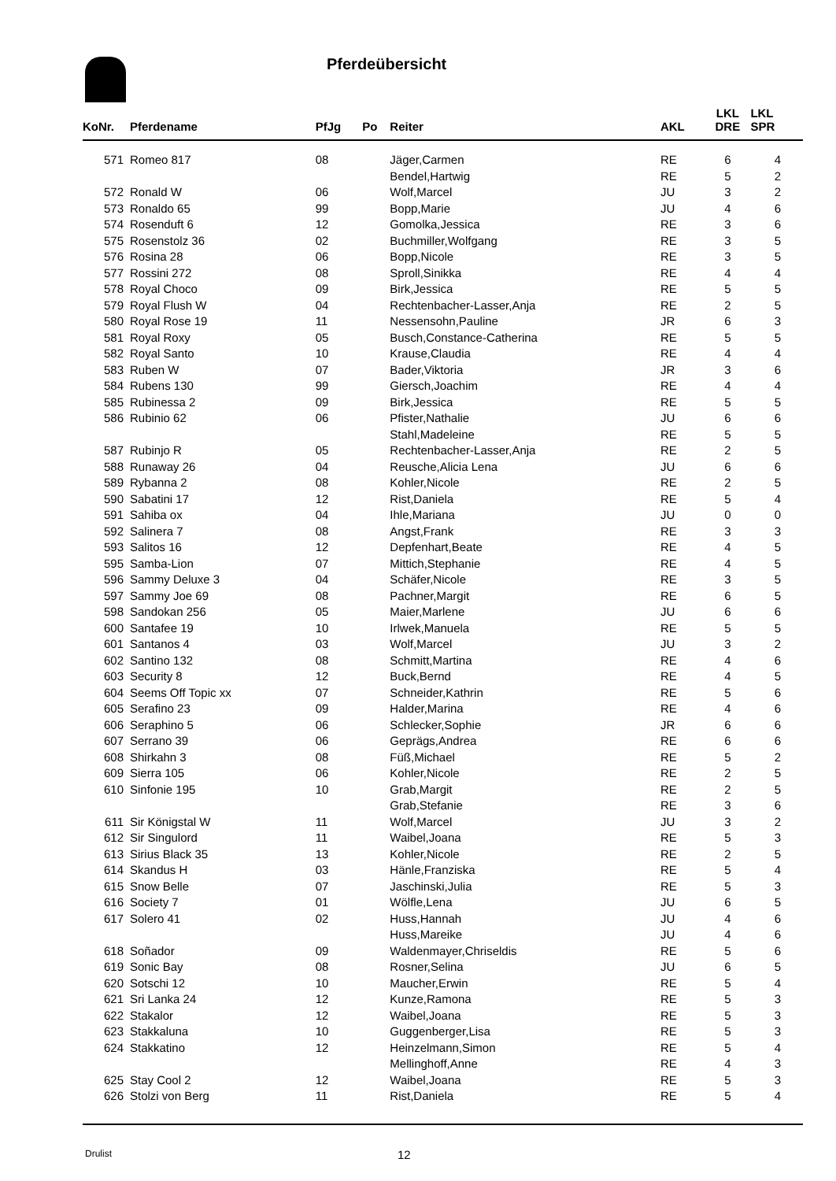Pferdeübersicht
| KoNr. | Pferdename | PfJg | Po | Reiter | AKL | LKL DRE | LKL SPR |
| --- | --- | --- | --- | --- | --- | --- | --- |
| 571 | Romeo 817 | 08 | | Jäger,Carmen | RE | 6 | 4 |
| | | | | Bendel,Hartwig | RE | 5 | 2 |
| 572 | Ronald W | 06 | | Wolf,Marcel | JU | 3 | 2 |
| 573 | Ronaldo 65 | 99 | | Bopp,Marie | JU | 4 | 6 |
| 574 | Rosenduft 6 | 12 | | Gomolka,Jessica | RE | 3 | 6 |
| 575 | Rosenstolz 36 | 02 | | Buchmiller,Wolfgang | RE | 3 | 5 |
| 576 | Rosina 28 | 06 | | Bopp,Nicole | RE | 3 | 5 |
| 577 | Rossini 272 | 08 | | Sproll,Sinikka | RE | 4 | 4 |
| 578 | Royal Choco | 09 | | Birk,Jessica | RE | 5 | 5 |
| 579 | Royal Flush W | 04 | | Rechtenbacher-Lasser,Anja | RE | 2 | 5 |
| 580 | Royal Rose 19 | 11 | | Nessensohn,Pauline | JR | 6 | 3 |
| 581 | Royal Roxy | 05 | | Busch,Constance-Catherina | RE | 5 | 5 |
| 582 | Royal Santo | 10 | | Krause,Claudia | RE | 4 | 4 |
| 583 | Ruben W | 07 | | Bader,Viktoria | JR | 3 | 6 |
| 584 | Rubens 130 | 99 | | Giersch,Joachim | RE | 4 | 4 |
| 585 | Rubinessa 2 | 09 | | Birk,Jessica | RE | 5 | 5 |
| 586 | Rubinio 62 | 06 | | Pfister,Nathalie | JU | 6 | 6 |
| | | | | Stahl,Madeleine | RE | 5 | 5 |
| 587 | Rubinjo R | 05 | | Rechtenbacher-Lasser,Anja | RE | 2 | 5 |
| 588 | Runaway 26 | 04 | | Reusche,Alicia Lena | JU | 6 | 6 |
| 589 | Rybanna 2 | 08 | | Kohler,Nicole | RE | 2 | 5 |
| 590 | Sabatini 17 | 12 | | Rist,Daniela | RE | 5 | 4 |
| 591 | Sahiba ox | 04 | | Ihle,Mariana | JU | 0 | 0 |
| 592 | Salinera 7 | 08 | | Angst,Frank | RE | 3 | 3 |
| 593 | Salitos 16 | 12 | | Depfenhart,Beate | RE | 4 | 5 |
| 595 | Samba-Lion | 07 | | Mittich,Stephanie | RE | 4 | 5 |
| 596 | Sammy Deluxe 3 | 04 | | Schäfer,Nicole | RE | 3 | 5 |
| 597 | Sammy Joe 69 | 08 | | Pachner,Margit | RE | 6 | 5 |
| 598 | Sandokan 256 | 05 | | Maier,Marlene | JU | 6 | 6 |
| 600 | Santafee 19 | 10 | | Irlwek,Manuela | RE | 5 | 5 |
| 601 | Santanos 4 | 03 | | Wolf,Marcel | JU | 3 | 2 |
| 602 | Santino 132 | 08 | | Schmitt,Martina | RE | 4 | 6 |
| 603 | Security 8 | 12 | | Buck,Bernd | RE | 4 | 5 |
| 604 | Seems Off Topic xx | 07 | | Schneider,Kathrin | RE | 5 | 6 |
| 605 | Serafino 23 | 09 | | Halder,Marina | RE | 4 | 6 |
| 606 | Seraphino 5 | 06 | | Schlecker,Sophie | JR | 6 | 6 |
| 607 | Serrano 39 | 06 | | Geprägs,Andrea | RE | 6 | 6 |
| 608 | Shirkahn 3 | 08 | | Füß,Michael | RE | 5 | 2 |
| 609 | Sierra 105 | 06 | | Kohler,Nicole | RE | 2 | 5 |
| 610 | Sinfonie 195 | 10 | | Grab,Margit | RE | 2 | 5 |
| | | | | Grab,Stefanie | RE | 3 | 6 |
| 611 | Sir Königstal W | 11 | | Wolf,Marcel | JU | 3 | 2 |
| 612 | Sir Singulord | 11 | | Waibel,Joana | RE | 5 | 3 |
| 613 | Sirius Black 35 | 13 | | Kohler,Nicole | RE | 2 | 5 |
| 614 | Skandus H | 03 | | Hänle,Franziska | RE | 5 | 4 |
| 615 | Snow Belle | 07 | | Jaschinski,Julia | RE | 5 | 3 |
| 616 | Society 7 | 01 | | Wölfle,Lena | JU | 6 | 5 |
| 617 | Solero 41 | 02 | | Huss,Hannah | JU | 4 | 6 |
| | | | | Huss,Mareike | JU | 4 | 6 |
| 618 | Soñador | 09 | | Waldenmayer,Chriseldis | RE | 5 | 6 |
| 619 | Sonic Bay | 08 | | Rosner,Selina | JU | 6 | 5 |
| 620 | Sotschi 12 | 10 | | Maucher,Erwin | RE | 5 | 4 |
| 621 | Sri Lanka 24 | 12 | | Kunze,Ramona | RE | 5 | 3 |
| 622 | Stakalor | 12 | | Waibel,Joana | RE | 5 | 3 |
| 623 | Stakkaluna | 10 | | Guggenberger,Lisa | RE | 5 | 3 |
| 624 | Stakkatino | 12 | | Heinzelmann,Simon | RE | 5 | 4 |
| | | | | Mellinghoff,Anne | RE | 4 | 3 |
| 625 | Stay Cool 2 | 12 | | Waibel,Joana | RE | 5 | 3 |
| 626 | Stolzi von Berg | 11 | | Rist,Daniela | RE | 5 | 4 |
Drulist 12